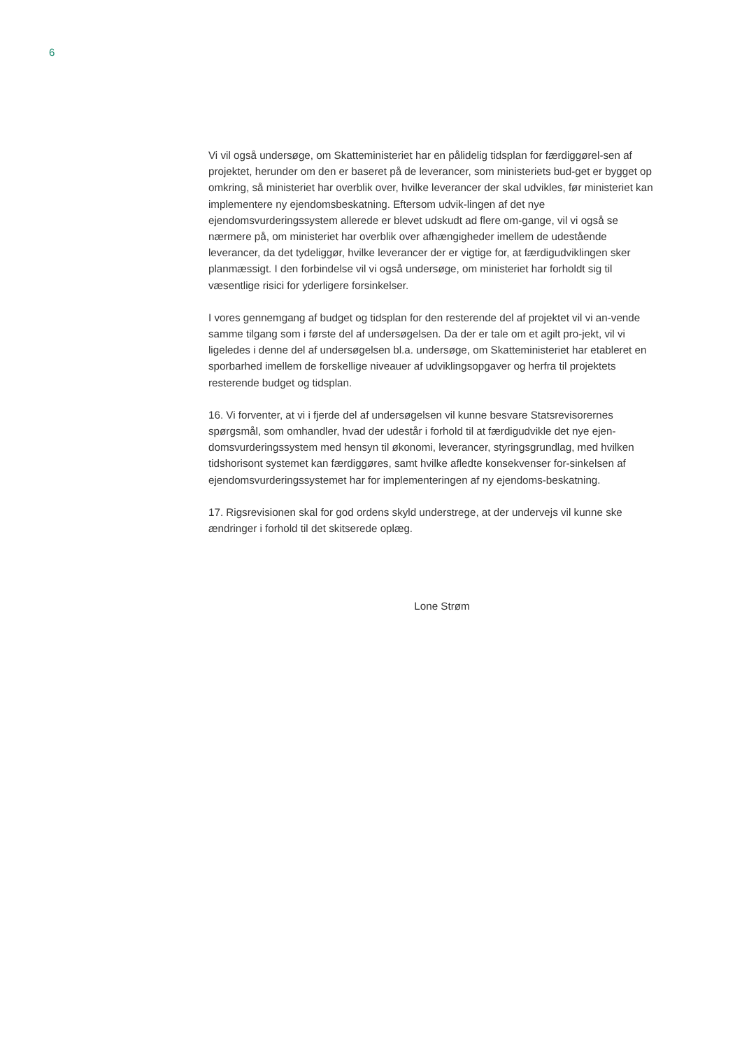6
Vi vil også undersøge, om Skatteministeriet har en pålidelig tidsplan for færdiggørel-sen af projektet, herunder om den er baseret på de leverancer, som ministeriets bud-get er bygget op omkring, så ministeriet har overblik over, hvilke leverancer der skal udvikles, før ministeriet kan implementere ny ejendomsbeskatning. Eftersom udvik-lingen af det nye ejendomsvurderingssystem allerede er blevet udskudt ad flere om-gange, vil vi også se nærmere på, om ministeriet har overblik over afhængigheder imellem de udestående leverancer, da det tydeliggør, hvilke leverancer der er vigtige for, at færdigudviklingen sker planmæssigt. I den forbindelse vil vi også undersøge, om ministeriet har forholdt sig til væsentlige risici for yderligere forsinkelser.
I vores gennemgang af budget og tidsplan for den resterende del af projektet vil vi an-vende samme tilgang som i første del af undersøgelsen. Da der er tale om et agilt pro-jekt, vil vi ligeledes i denne del af undersøgelsen bl.a. undersøge, om Skatteministeriet har etableret en sporbarhed imellem de forskellige niveauer af udviklingsopgaver og herfra til projektets resterende budget og tidsplan.
16. Vi forventer, at vi i fjerde del af undersøgelsen vil kunne besvare Statsrevisorernes spørgsmål, som omhandler, hvad der udestår i forhold til at færdigudvikle det nye ejen-domsvurderingssystem med hensyn til økonomi, leverancer, styringsgrundlag, med hvilken tidshorisont systemet kan færdiggøres, samt hvilke afledte konsekvenser for-sinkelsen af ejendomsvurderingssystemet har for implementeringen af ny ejendoms-beskatning.
17. Rigsrevisionen skal for god ordens skyld understrege, at der undervejs vil kunne ske ændringer i forhold til det skitserede oplæg.
Lone Strøm